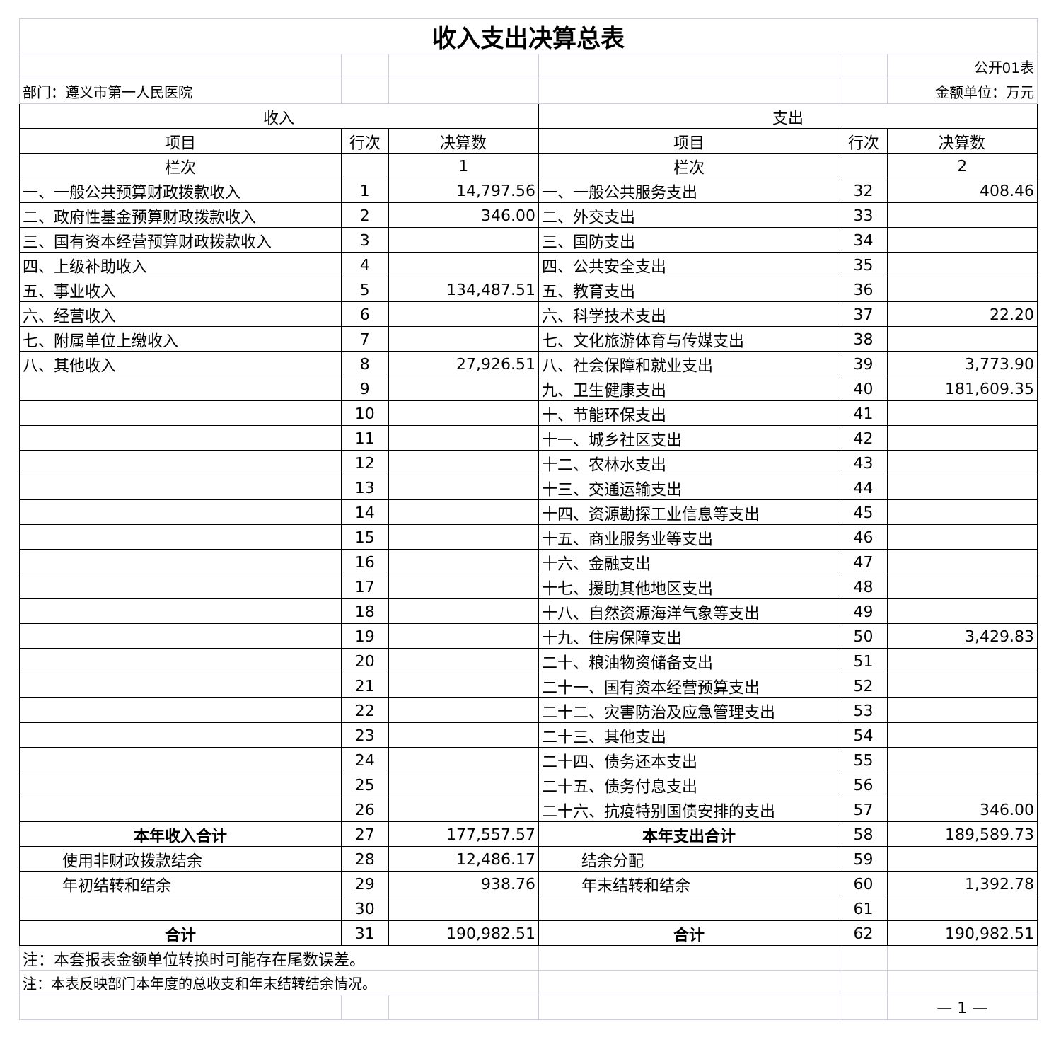| 收入支出决算总表 | | | | | |
| | | | | | 公开01表 |
| 部门：遵义市第一人民医院 | | | | | 金额单位：万元 |
| 收入 | | | 支出 | | |
| 项目 | 行次 | 决算数 | 项目 | 行次 | 决算数 |
| 栏次 | | 1 | 栏次 | | 2 |
| 一、一般公共预算财政拨款收入 | 1 | 14,797.56 | 一、一般公共服务支出 | 32 | 408.46 |
| 二、政府性基金预算财政拨款收入 | 2 | 346.00 | 二、外交支出 | 33 | |
| 三、国有资本经营预算财政拨款收入 | 3 | | 三、国防支出 | 34 | |
| 四、上级补助收入 | 4 | | 四、公共安全支出 | 35 | |
| 五、事业收入 | 5 | 134,487.51 | 五、教育支出 | 36 | |
| 六、经营收入 | 6 | | 六、科学技术支出 | 37 | 22.20 |
| 七、附属单位上缴收入 | 7 | | 七、文化旅游体育与传媒支出 | 38 | |
| 八、其他收入 | 8 | 27,926.51 | 八、社会保障和就业支出 | 39 | 3,773.90 |
| | 9 | | 九、卫生健康支出 | 40 | 181,609.35 |
| | 10 | | 十、节能环保支出 | 41 | |
| | 11 | | 十一、城乡社区支出 | 42 | |
| | 12 | | 十二、农林水支出 | 43 | |
| | 13 | | 十三、交通运输支出 | 44 | |
| | 14 | | 十四、资源勘探工业信息等支出 | 45 | |
| | 15 | | 十五、商业服务业等支出 | 46 | |
| | 16 | | 十六、金融支出 | 47 | |
| | 17 | | 十七、援助其他地区支出 | 48 | |
| | 18 | | 十八、自然资源海洋气象等支出 | 49 | |
| | 19 | | 十九、住房保障支出 | 50 | 3,429.83 |
| | 20 | | 二十、粮油物资储备支出 | 51 | |
| | 21 | | 二十一、国有资本经营预算支出 | 52 | |
| | 22 | | 二十二、灾害防治及应急管理支出 | 53 | |
| | 23 | | 二十三、其他支出 | 54 | |
| | 24 | | 二十四、债务还本支出 | 55 | |
| | 25 | | 二十五、债务付息支出 | 56 | |
| | 26 | | 二十六、抗疫特别国债安排的支出 | 57 | 346.00 |
| 本年收入合计 | 27 | 177,557.57 | 本年支出合计 | 58 | 189,589.73 |
| 使用非财政拨款结余 | 28 | 12,486.17 | 结余分配 | 59 | |
| 年初结转和结余 | 29 | 938.76 | 年末结转和结余 | 60 | 1,392.78 |
| | 30 | | | 61 | |
| 合计 | 31 | 190,982.51 | 合计 | 62 | 190,982.51 |
| 注：本套报表金额单位转换时可能存在尾数误差。 | | | | | |
| 注：本表反映部门本年度的总收支和年末结转结余情况。 | | | | | |
| | | | | | — 1 — |